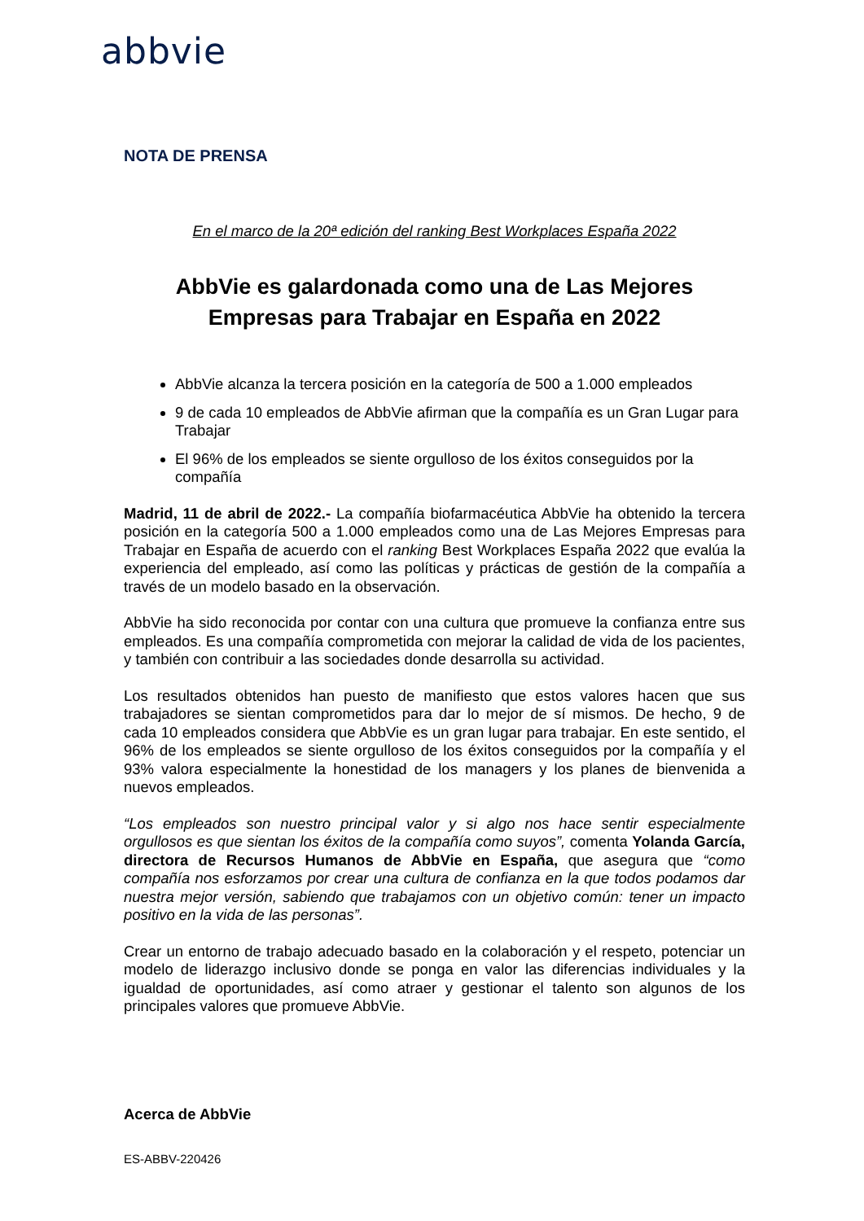abbvie
NOTA DE PRENSA
En el marco de la 20ª edición del ranking Best Workplaces España 2022
AbbVie es galardonada como una de Las Mejores Empresas para Trabajar en España en 2022
AbbVie alcanza la tercera posición en la categoría de 500 a 1.000 empleados
9 de cada 10 empleados de AbbVie afirman que la compañía es un Gran Lugar para Trabajar
El 96% de los empleados se siente orgulloso de los éxitos conseguidos por la compañía
Madrid, 11 de abril de 2022.- La compañía biofarmacéutica AbbVie ha obtenido la tercera posición en la categoría 500 a 1.000 empleados como una de Las Mejores Empresas para Trabajar en España de acuerdo con el ranking Best Workplaces España 2022 que evalúa la experiencia del empleado, así como las políticas y prácticas de gestión de la compañía a través de un modelo basado en la observación.
AbbVie ha sido reconocida por contar con una cultura que promueve la confianza entre sus empleados. Es una compañía comprometida con mejorar la calidad de vida de los pacientes, y también con contribuir a las sociedades donde desarrolla su actividad.
Los resultados obtenidos han puesto de manifiesto que estos valores hacen que sus trabajadores se sientan comprometidos para dar lo mejor de sí mismos. De hecho, 9 de cada 10 empleados considera que AbbVie es un gran lugar para trabajar. En este sentido, el 96% de los empleados se siente orgulloso de los éxitos conseguidos por la compañía y el 93% valora especialmente la honestidad de los managers y los planes de bienvenida a nuevos empleados.
“Los empleados son nuestro principal valor y si algo nos hace sentir especialmente orgullosos es que sientan los éxitos de la compañía como suyos”, comenta Yolanda García, directora de Recursos Humanos de AbbVie en España, que asegura que “como compañía nos esforzamos por crear una cultura de confianza en la que todos podamos dar nuestra mejor versión, sabiendo que trabajamos con un objetivo común: tener un impacto positivo en la vida de las personas”.
Crear un entorno de trabajo adecuado basado en la colaboración y el respeto, potenciar un modelo de liderazgo inclusivo donde se ponga en valor las diferencias individuales y la igualdad de oportunidades, así como atraer y gestionar el talento son algunos de los principales valores que promueve AbbVie.
Acerca de AbbVie
ES-ABBV-220426